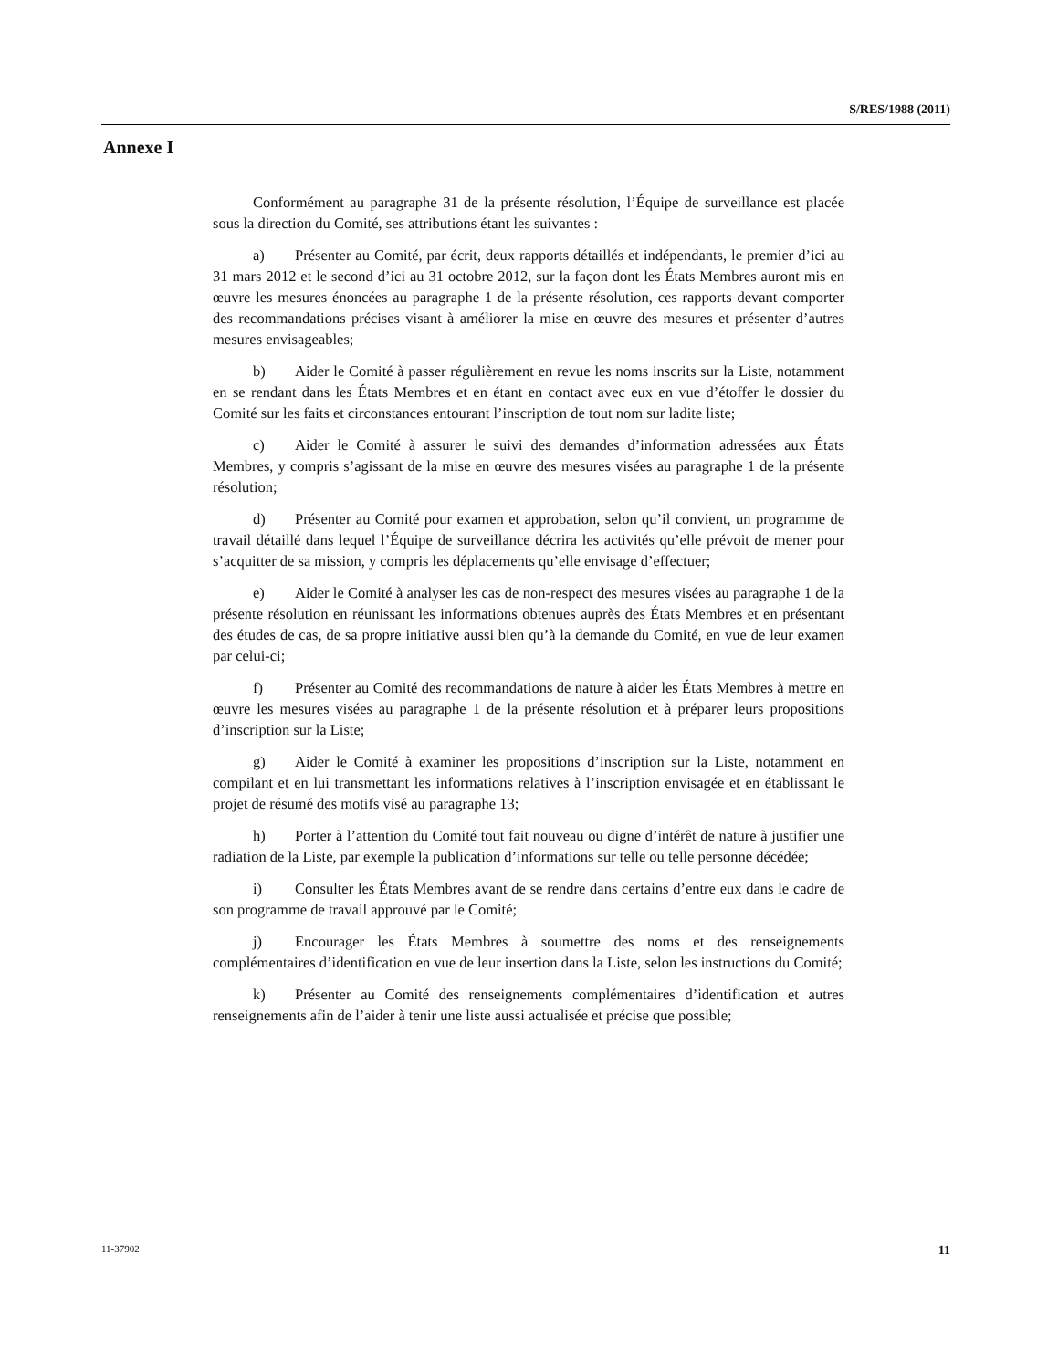S/RES/1988 (2011)
Annexe I
Conformément au paragraphe 31 de la présente résolution, l’Équipe de surveillance est placée sous la direction du Comité, ses attributions étant les suivantes :
a) Présenter au Comité, par écrit, deux rapports détaillés et indépendants, le premier d’ici au 31 mars 2012 et le second d’ici au 31 octobre 2012, sur la façon dont les États Membres auront mis en œuvre les mesures énoncées au paragraphe 1 de la présente résolution, ces rapports devant comporter des recommandations précises visant à améliorer la mise en œuvre des mesures et présenter d’autres mesures envisageables;
b) Aider le Comité à passer régulièrement en revue les noms inscrits sur la Liste, notamment en se rendant dans les États Membres et en étant en contact avec eux en vue d’étoffer le dossier du Comité sur les faits et circonstances entourant l’inscription de tout nom sur ladite liste;
c) Aider le Comité à assurer le suivi des demandes d’information adressées aux États Membres, y compris s’agissant de la mise en œuvre des mesures visées au paragraphe 1 de la présente résolution;
d) Présenter au Comité pour examen et approbation, selon qu’il convient, un programme de travail détaillé dans lequel l’Équipe de surveillance décrira les activités qu’elle prévoit de mener pour s’acquitter de sa mission, y compris les déplacements qu’elle envisage d’effectuer;
e) Aider le Comité à analyser les cas de non-respect des mesures visées au paragraphe 1 de la présente résolution en réunissant les informations obtenues auprès des États Membres et en présentant des études de cas, de sa propre initiative aussi bien qu’à la demande du Comité, en vue de leur examen par celui-ci;
f) Présenter au Comité des recommandations de nature à aider les États Membres à mettre en œuvre les mesures visées au paragraphe 1 de la présente résolution et à préparer leurs propositions d’inscription sur la Liste;
g) Aider le Comité à examiner les propositions d’inscription sur la Liste, notamment en compilant et en lui transmettant les informations relatives à l’inscription envisagée et en établissant le projet de résumé des motifs visé au paragraphe 13;
h) Porter à l’attention du Comité tout fait nouveau ou digne d’intérêt de nature à justifier une radiation de la Liste, par exemple la publication d’informations sur telle ou telle personne décédée;
i) Consulter les États Membres avant de se rendre dans certains d’entre eux dans le cadre de son programme de travail approuvé par le Comité;
j) Encourager les États Membres à soumettre des noms et des renseignements complémentaires d’identification en vue de leur insertion dans la Liste, selon les instructions du Comité;
k) Présenter au Comité des renseignements complémentaires d’identification et autres renseignements afin de l’aider à tenir une liste aussi actualisée et précise que possible;
11-37902 11